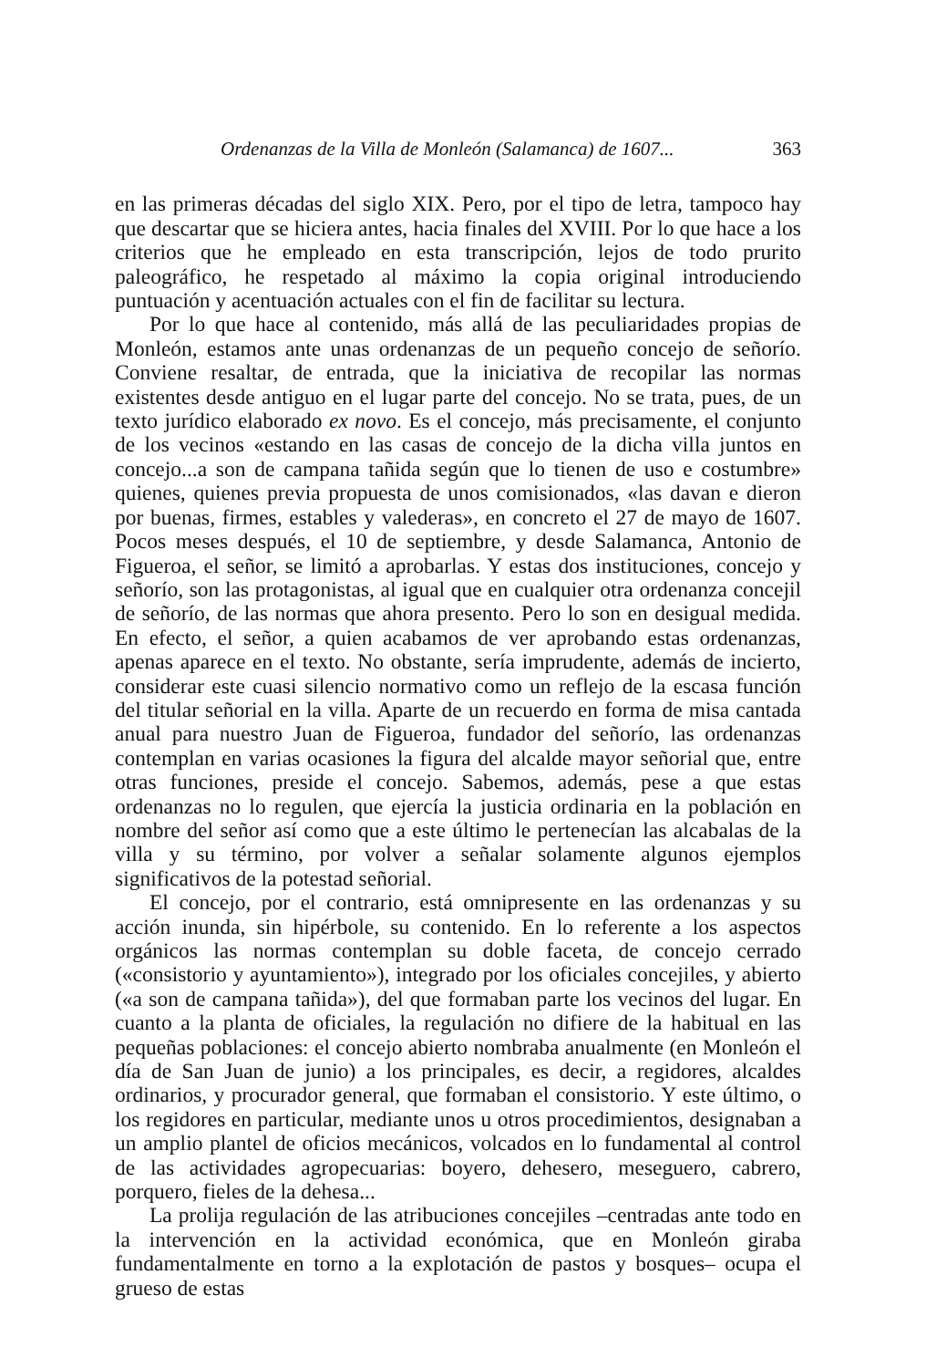Ordenanzas de la Villa de Monleón (Salamanca) de 1607... 363
en las primeras décadas del siglo XIX. Pero, por el tipo de letra, tampoco hay que descartar que se hiciera antes, hacia finales del XVIII. Por lo que hace a los criterios que he empleado en esta transcripción, lejos de todo prurito paleográfico, he respetado al máximo la copia original introduciendo puntuación y acentuación actuales con el fin de facilitar su lectura.
Por lo que hace al contenido, más allá de las peculiaridades propias de Monleón, estamos ante unas ordenanzas de un pequeño concejo de señorío. Conviene resaltar, de entrada, que la iniciativa de recopilar las normas existentes desde antiguo en el lugar parte del concejo. No se trata, pues, de un texto jurídico elaborado ex novo. Es el concejo, más precisamente, el conjunto de los vecinos «estando en las casas de concejo de la dicha villa juntos en concejo...a son de campana tañida según que lo tienen de uso e costumbre» quienes, quienes previa propuesta de unos comisionados, «las davan e dieron por buenas, firmes, estables y valederas», en concreto el 27 de mayo de 1607. Pocos meses después, el 10 de septiembre, y desde Salamanca, Antonio de Figueroa, el señor, se limitó a aprobarlas. Y estas dos instituciones, concejo y señorío, son las protagonistas, al igual que en cualquier otra ordenanza concejil de señorío, de las normas que ahora presento. Pero lo son en desigual medida. En efecto, el señor, a quien acabamos de ver aprobando estas ordenanzas, apenas aparece en el texto. No obstante, sería imprudente, además de incierto, considerar este cuasi silencio normativo como un reflejo de la escasa función del titular señorial en la villa. Aparte de un recuerdo en forma de misa cantada anual para nuestro Juan de Figueroa, fundador del señorío, las ordenanzas contemplan en varias ocasiones la figura del alcalde mayor señorial que, entre otras funciones, preside el concejo. Sabemos, además, pese a que estas ordenanzas no lo regulen, que ejercía la justicia ordinaria en la población en nombre del señor así como que a este último le pertenecían las alcabalas de la villa y su término, por volver a señalar solamente algunos ejemplos significativos de la potestad señorial.
El concejo, por el contrario, está omnipresente en las ordenanzas y su acción inunda, sin hipérbole, su contenido. En lo referente a los aspectos orgánicos las normas contemplan su doble faceta, de concejo cerrado («consistorio y ayuntamiento»), integrado por los oficiales concejiles, y abierto («a son de campana tañida»), del que formaban parte los vecinos del lugar. En cuanto a la planta de oficiales, la regulación no difiere de la habitual en las pequeñas poblaciones: el concejo abierto nombraba anualmente (en Monleón el día de San Juan de junio) a los principales, es decir, a regidores, alcaldes ordinarios, y procurador general, que formaban el consistorio. Y este último, o los regidores en particular, mediante unos u otros procedimientos, designaban a un amplio plantel de oficios mecánicos, volcados en lo fundamental al control de las actividades agropecuarias: boyero, dehesero, meseguero, cabrero, porquero, fieles de la dehesa...
La prolija regulación de las atribuciones concejiles –centradas ante todo en la intervención en la actividad económica, que en Monleón giraba fundamentalmente en torno a la explotación de pastos y bosques– ocupa el grueso de estas